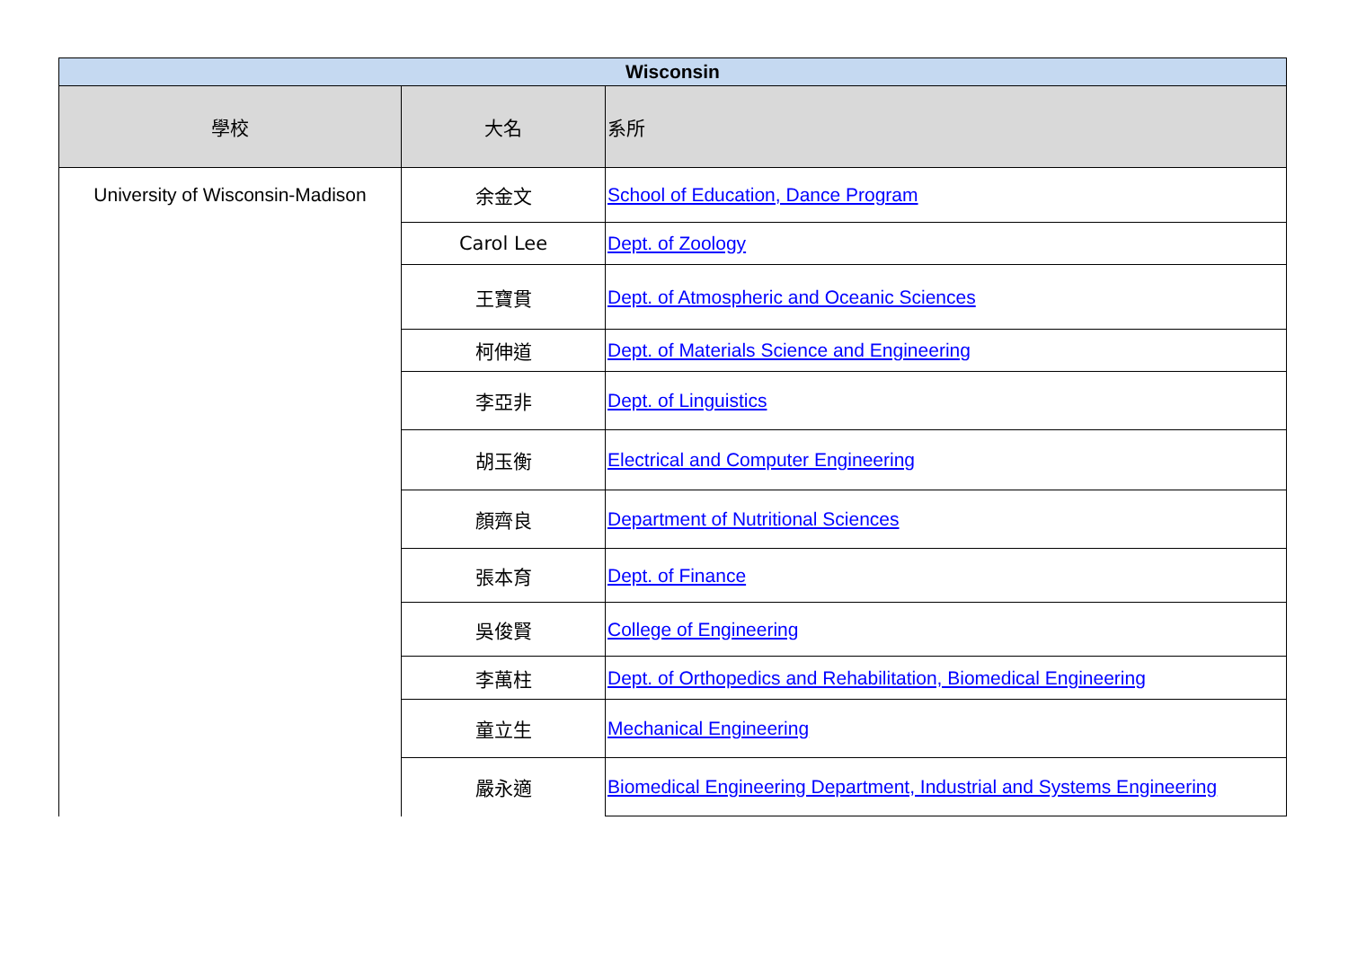| Wisconsin | | |
| 學校 | 大名 | 系所 |
| University of Wisconsin-Madison | 余金文 | School of Education, Dance Program |
| | Carol Lee | Dept. of Zoology |
| | 王寶貫 | Dept. of Atmospheric and Oceanic Sciences |
| | 柯伸道 | Dept. of Materials Science and Engineering |
| | 李亞非 | Dept. of Linguistics |
| | 胡玉衡 | Electrical and Computer Engineering |
| | 顏齊良 | Department of Nutritional Sciences |
| | 張本育 | Dept. of Finance |
| | 吳俊賢 | College of Engineering |
| | 李萬柱 | Dept. of Orthopedics and Rehabilitation, Biomedical Engineering |
| | 童立生 | Mechanical Engineering |
| | 嚴永適 | Biomedical Engineering Department, Industrial and Systems Engineering |